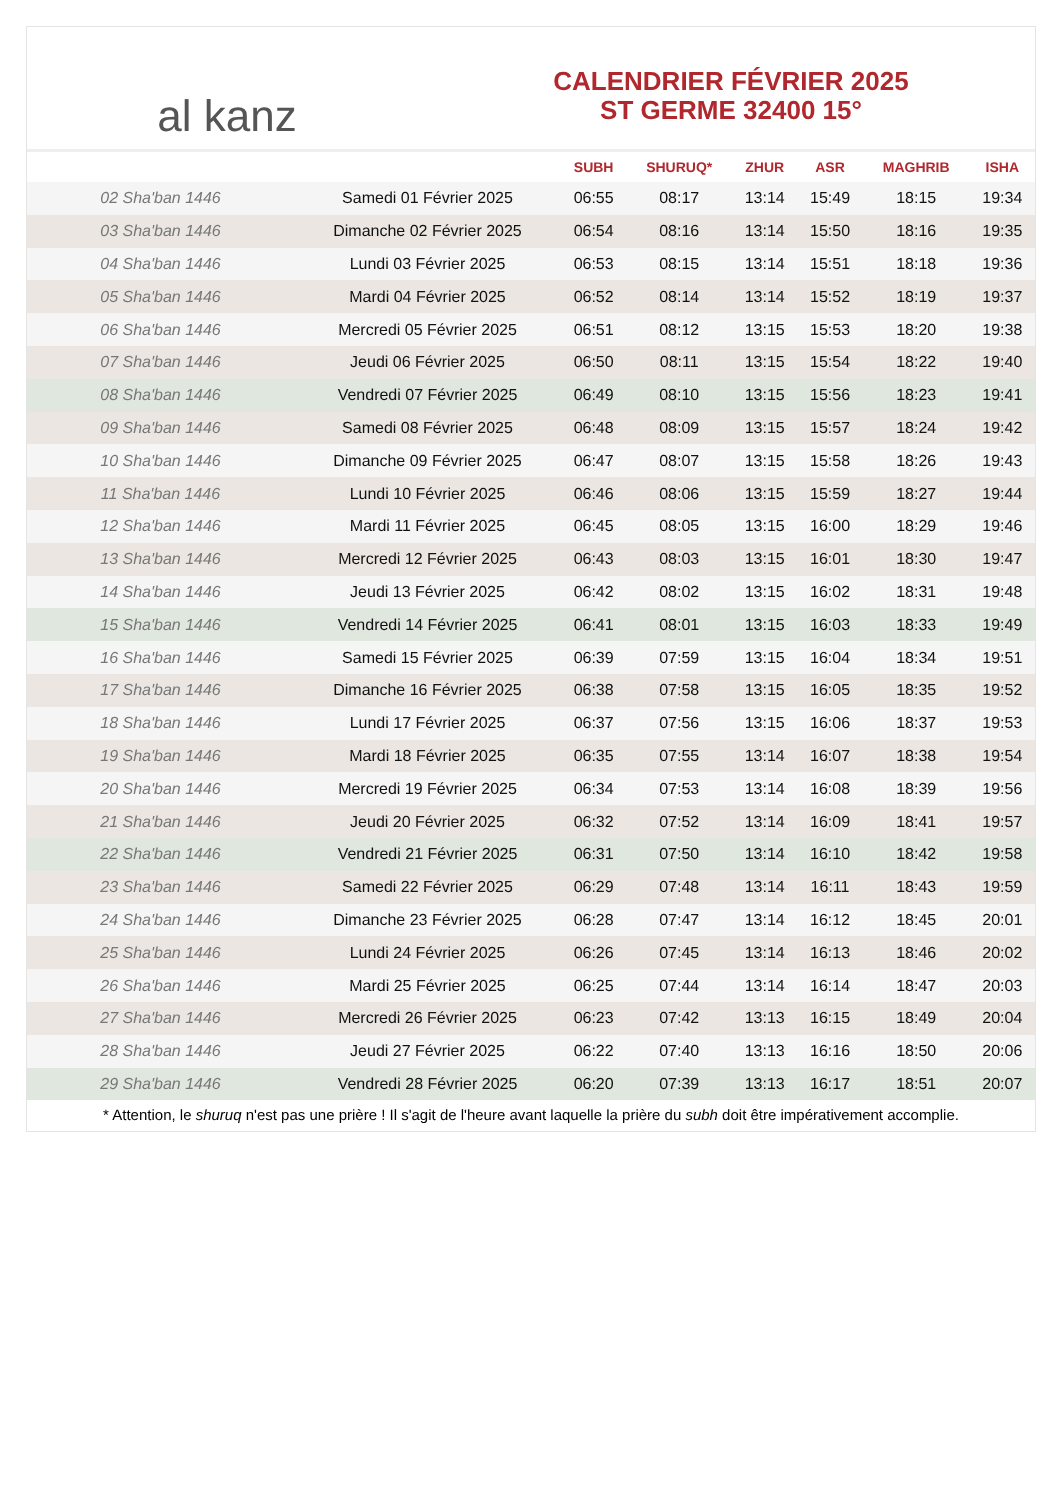al kanz
CALENDRIER FÉVRIER 2025
ST GERME 32400 15°
| | | SUBH | SHURUQ* | ZHUR | ASR | MAGHRIB | ISHA |
| --- | --- | --- | --- | --- | --- | --- | --- |
| 02 Sha'ban 1446 | Samedi 01 Février 2025 | 06:55 | 08:17 | 13:14 | 15:49 | 18:15 | 19:34 |
| 03 Sha'ban 1446 | Dimanche 02 Février 2025 | 06:54 | 08:16 | 13:14 | 15:50 | 18:16 | 19:35 |
| 04 Sha'ban 1446 | Lundi 03 Février 2025 | 06:53 | 08:15 | 13:14 | 15:51 | 18:18 | 19:36 |
| 05 Sha'ban 1446 | Mardi 04 Février 2025 | 06:52 | 08:14 | 13:14 | 15:52 | 18:19 | 19:37 |
| 06 Sha'ban 1446 | Mercredi 05 Février 2025 | 06:51 | 08:12 | 13:15 | 15:53 | 18:20 | 19:38 |
| 07 Sha'ban 1446 | Jeudi 06 Février 2025 | 06:50 | 08:11 | 13:15 | 15:54 | 18:22 | 19:40 |
| 08 Sha'ban 1446 | Vendredi 07 Février 2025 | 06:49 | 08:10 | 13:15 | 15:56 | 18:23 | 19:41 |
| 09 Sha'ban 1446 | Samedi 08 Février 2025 | 06:48 | 08:09 | 13:15 | 15:57 | 18:24 | 19:42 |
| 10 Sha'ban 1446 | Dimanche 09 Février 2025 | 06:47 | 08:07 | 13:15 | 15:58 | 18:26 | 19:43 |
| 11 Sha'ban 1446 | Lundi 10 Février 2025 | 06:46 | 08:06 | 13:15 | 15:59 | 18:27 | 19:44 |
| 12 Sha'ban 1446 | Mardi 11 Février 2025 | 06:45 | 08:05 | 13:15 | 16:00 | 18:29 | 19:46 |
| 13 Sha'ban 1446 | Mercredi 12 Février 2025 | 06:43 | 08:03 | 13:15 | 16:01 | 18:30 | 19:47 |
| 14 Sha'ban 1446 | Jeudi 13 Février 2025 | 06:42 | 08:02 | 13:15 | 16:02 | 18:31 | 19:48 |
| 15 Sha'ban 1446 | Vendredi 14 Février 2025 | 06:41 | 08:01 | 13:15 | 16:03 | 18:33 | 19:49 |
| 16 Sha'ban 1446 | Samedi 15 Février 2025 | 06:39 | 07:59 | 13:15 | 16:04 | 18:34 | 19:51 |
| 17 Sha'ban 1446 | Dimanche 16 Février 2025 | 06:38 | 07:58 | 13:15 | 16:05 | 18:35 | 19:52 |
| 18 Sha'ban 1446 | Lundi 17 Février 2025 | 06:37 | 07:56 | 13:15 | 16:06 | 18:37 | 19:53 |
| 19 Sha'ban 1446 | Mardi 18 Février 2025 | 06:35 | 07:55 | 13:14 | 16:07 | 18:38 | 19:54 |
| 20 Sha'ban 1446 | Mercredi 19 Février 2025 | 06:34 | 07:53 | 13:14 | 16:08 | 18:39 | 19:56 |
| 21 Sha'ban 1446 | Jeudi 20 Février 2025 | 06:32 | 07:52 | 13:14 | 16:09 | 18:41 | 19:57 |
| 22 Sha'ban 1446 | Vendredi 21 Février 2025 | 06:31 | 07:50 | 13:14 | 16:10 | 18:42 | 19:58 |
| 23 Sha'ban 1446 | Samedi 22 Février 2025 | 06:29 | 07:48 | 13:14 | 16:11 | 18:43 | 19:59 |
| 24 Sha'ban 1446 | Dimanche 23 Février 2025 | 06:28 | 07:47 | 13:14 | 16:12 | 18:45 | 20:01 |
| 25 Sha'ban 1446 | Lundi 24 Février 2025 | 06:26 | 07:45 | 13:14 | 16:13 | 18:46 | 20:02 |
| 26 Sha'ban 1446 | Mardi 25 Février 2025 | 06:25 | 07:44 | 13:14 | 16:14 | 18:47 | 20:03 |
| 27 Sha'ban 1446 | Mercredi 26 Février 2025 | 06:23 | 07:42 | 13:13 | 16:15 | 18:49 | 20:04 |
| 28 Sha'ban 1446 | Jeudi 27 Février 2025 | 06:22 | 07:40 | 13:13 | 16:16 | 18:50 | 20:06 |
| 29 Sha'ban 1446 | Vendredi 28 Février 2025 | 06:20 | 07:39 | 13:13 | 16:17 | 18:51 | 20:07 |
* Attention, le shuruq n'est pas une prière ! Il s'agit de l'heure avant laquelle la prière du subh doit être impérativement accomplie.